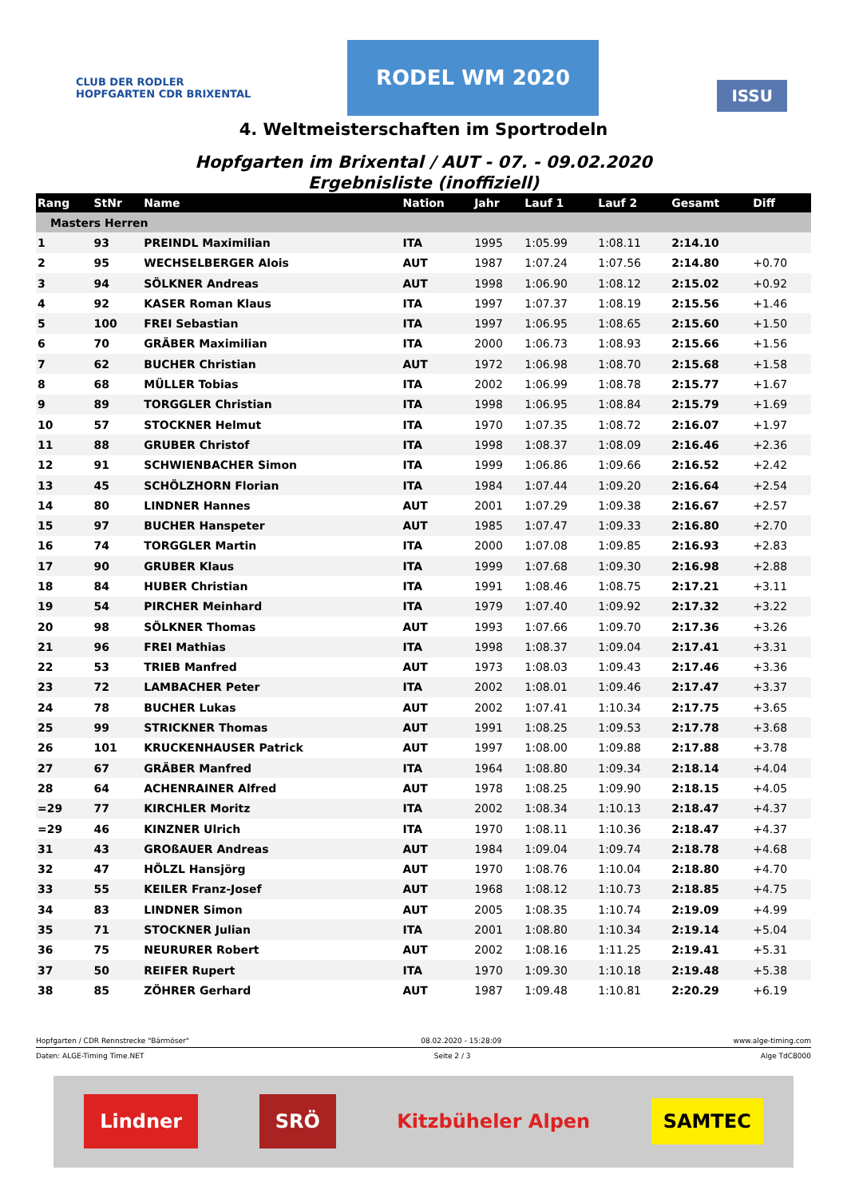CLUB DER RODLER
HOPFGARTEN CDR BRIXENTAL
RODEL WM 2020
ISSU
4. Weltmeisterschaften im Sportrodeln
Hopfgarten im Brixental / AUT - 07. - 09.02.2020
Ergebnisliste (inoffiziell)
| Rang | StNr | Name | Nation | Jahr | Lauf 1 | Lauf 2 | Gesamt | Diff |
| --- | --- | --- | --- | --- | --- | --- | --- | --- |
| Masters Herren | | | | | | | | |
| 1 | 93 | PREINDL Maximilian | ITA | 1995 | 1:05.99 | 1:08.11 | 2:14.10 | |
| 2 | 95 | WECHSELBERGER Alois | AUT | 1987 | 1:07.24 | 1:07.56 | 2:14.80 | +0.70 |
| 3 | 94 | SÖLKNER Andreas | AUT | 1998 | 1:06.90 | 1:08.12 | 2:15.02 | +0.92 |
| 4 | 92 | KASER Roman Klaus | ITA | 1997 | 1:07.37 | 1:08.19 | 2:15.56 | +1.46 |
| 5 | 100 | FREI Sebastian | ITA | 1997 | 1:06.95 | 1:08.65 | 2:15.60 | +1.50 |
| 6 | 70 | GRÄBER Maximilian | ITA | 2000 | 1:06.73 | 1:08.93 | 2:15.66 | +1.56 |
| 7 | 62 | BUCHER Christian | AUT | 1972 | 1:06.98 | 1:08.70 | 2:15.68 | +1.58 |
| 8 | 68 | MÜLLER Tobias | ITA | 2002 | 1:06.99 | 1:08.78 | 2:15.77 | +1.67 |
| 9 | 89 | TORGGLER Christian | ITA | 1998 | 1:06.95 | 1:08.84 | 2:15.79 | +1.69 |
| 10 | 57 | STOCKNER Helmut | ITA | 1970 | 1:07.35 | 1:08.72 | 2:16.07 | +1.97 |
| 11 | 88 | GRUBER Christof | ITA | 1998 | 1:08.37 | 1:08.09 | 2:16.46 | +2.36 |
| 12 | 91 | SCHWIENBACHER Simon | ITA | 1999 | 1:06.86 | 1:09.66 | 2:16.52 | +2.42 |
| 13 | 45 | SCHÖLZHORN Florian | ITA | 1984 | 1:07.44 | 1:09.20 | 2:16.64 | +2.54 |
| 14 | 80 | LINDNER Hannes | AUT | 2001 | 1:07.29 | 1:09.38 | 2:16.67 | +2.57 |
| 15 | 97 | BUCHER Hanspeter | AUT | 1985 | 1:07.47 | 1:09.33 | 2:16.80 | +2.70 |
| 16 | 74 | TORGGLER Martin | ITA | 2000 | 1:07.08 | 1:09.85 | 2:16.93 | +2.83 |
| 17 | 90 | GRUBER Klaus | ITA | 1999 | 1:07.68 | 1:09.30 | 2:16.98 | +2.88 |
| 18 | 84 | HUBER Christian | ITA | 1991 | 1:08.46 | 1:08.75 | 2:17.21 | +3.11 |
| 19 | 54 | PIRCHER Meinhard | ITA | 1979 | 1:07.40 | 1:09.92 | 2:17.32 | +3.22 |
| 20 | 98 | SÖLKNER Thomas | AUT | 1993 | 1:07.66 | 1:09.70 | 2:17.36 | +3.26 |
| 21 | 96 | FREI Mathias | ITA | 1998 | 1:08.37 | 1:09.04 | 2:17.41 | +3.31 |
| 22 | 53 | TRIEB Manfred | AUT | 1973 | 1:08.03 | 1:09.43 | 2:17.46 | +3.36 |
| 23 | 72 | LAMBACHER Peter | ITA | 2002 | 1:08.01 | 1:09.46 | 2:17.47 | +3.37 |
| 24 | 78 | BUCHER Lukas | AUT | 2002 | 1:07.41 | 1:10.34 | 2:17.75 | +3.65 |
| 25 | 99 | STRICKNER Thomas | AUT | 1991 | 1:08.25 | 1:09.53 | 2:17.78 | +3.68 |
| 26 | 101 | KRUCKENHAUSER Patrick | AUT | 1997 | 1:08.00 | 1:09.88 | 2:17.88 | +3.78 |
| 27 | 67 | GRÄBER Manfred | ITA | 1964 | 1:08.80 | 1:09.34 | 2:18.14 | +4.04 |
| 28 | 64 | ACHENRAINER Alfred | AUT | 1978 | 1:08.25 | 1:09.90 | 2:18.15 | +4.05 |
| =29 | 77 | KIRCHLER Moritz | ITA | 2002 | 1:08.34 | 1:10.13 | 2:18.47 | +4.37 |
| =29 | 46 | KINZNER Ulrich | ITA | 1970 | 1:08.11 | 1:10.36 | 2:18.47 | +4.37 |
| 31 | 43 | GROßAUER Andreas | AUT | 1984 | 1:09.04 | 1:09.74 | 2:18.78 | +4.68 |
| 32 | 47 | HÖLZL Hansjörg | AUT | 1970 | 1:08.76 | 1:10.04 | 2:18.80 | +4.70 |
| 33 | 55 | KEILER Franz-Josef | AUT | 1968 | 1:08.12 | 1:10.73 | 2:18.85 | +4.75 |
| 34 | 83 | LINDNER Simon | AUT | 2005 | 1:08.35 | 1:10.74 | 2:19.09 | +4.99 |
| 35 | 71 | STOCKNER Julian | ITA | 2001 | 1:08.80 | 1:10.34 | 2:19.14 | +5.04 |
| 36 | 75 | NEURURER Robert | AUT | 2002 | 1:08.16 | 1:11.25 | 2:19.41 | +5.31 |
| 37 | 50 | REIFER Rupert | ITA | 1970 | 1:09.30 | 1:10.18 | 2:19.48 | +5.38 |
| 38 | 85 | ZÖHRER Gerhard | AUT | 1987 | 1:09.48 | 1:10.81 | 2:20.29 | +6.19 |
Hopfgarten / CDR Rennstrecke "Bärmöser" 08.02.2020 - 15:28:09 www.alge-timing.com
Daten: ALGE-Timing Time.NET Seite 2 / 3 Alge TdC8000
Lindner SRÖ Kitzbüheler Alpen SAMTEC